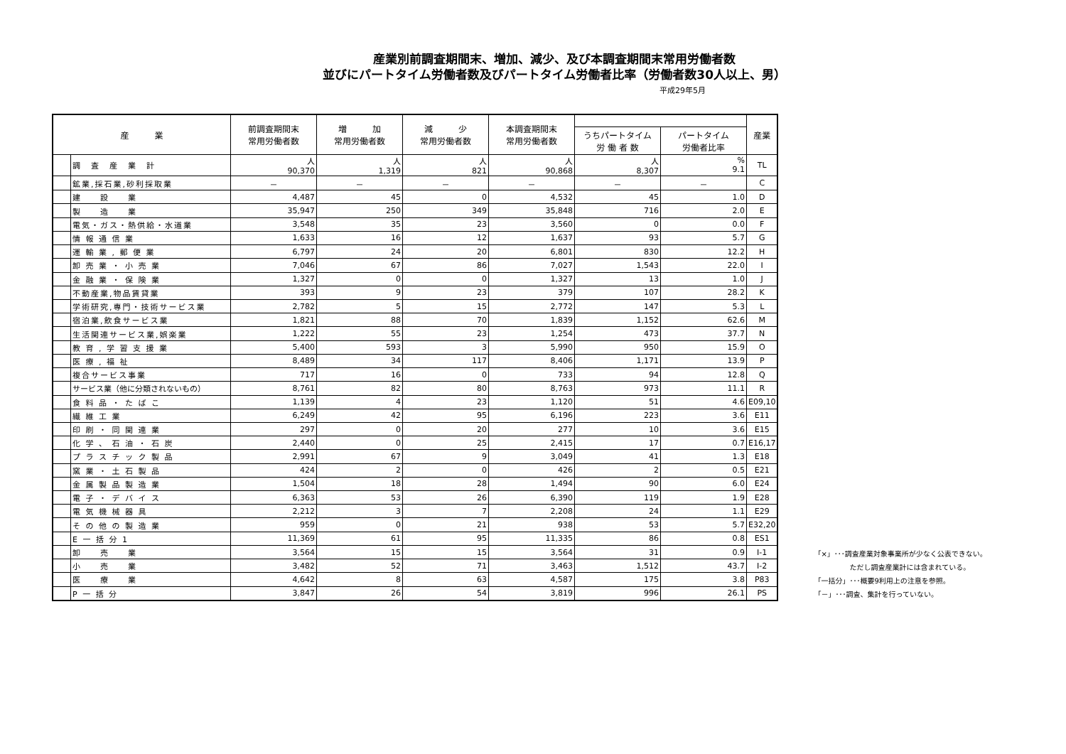産業別前調査期間末、増加、減少、及び本調査期間末常用労働者数
並びにパートタイム労働者数及びパートタイム労働者比率（労働者数30人以上、男）
平成29年5月
| 産 業 | | 前調査期間末 常用労働者数 | 増 加 常用労働者数 | 減 少 常用労働者数 | 本調査期間末 常用労働者数 | | | 産業 |
| --- | --- | --- | --- | --- | --- | --- | --- | --- |
| | | | | | | うちパートタイム 労 働 者 数 | パートタイム 労働者比率 | |
| | 調 査 産 業 計 | 人 90,370 | 人 1,319 | 人 821 | 人 90,868 | 人 8,307 | % 9.1 | TL |
| | 鉱業,採石業,砂利採取業 | － | － | － | － | － | － | C |
| | 建 設 業 | 4,487 | 45 | 0 | 4,532 | 45 | 1.0 | D |
| | 製 造 業 | 35,947 | 250 | 349 | 35,848 | 716 | 2.0 | E |
| | 電気・ガス・熱供給・水道業 | 3,548 | 35 | 23 | 3,560 | 0 | 0.0 | F |
| | 情 報 通 信 業 | 1,633 | 16 | 12 | 1,637 | 93 | 5.7 | G |
| | 運 輸 業 , 郵 便 業 | 6,797 | 24 | 20 | 6,801 | 830 | 12.2 | H |
| | 卸 売 業 ・ 小 売 業 | 7,046 | 67 | 86 | 7,027 | 1,543 | 22.0 | I |
| | 金 融 業 ・ 保 険 業 | 1,327 | 0 | 0 | 1,327 | 13 | 1.0 | J |
| | 不動産業,物品賃貸業 | 393 | 9 | 23 | 379 | 107 | 28.2 | K |
| | 学術研究,専門・技術サービス業 | 2,782 | 5 | 15 | 2,772 | 147 | 5.3 | L |
| | 宿泊業,飲食サービス業 | 1,821 | 88 | 70 | 1,839 | 1,152 | 62.6 | M |
| | 生活関連サービス業,娯楽業 | 1,222 | 55 | 23 | 1,254 | 473 | 37.7 | N |
| | 教 育 , 学 習 支 援 業 | 5,400 | 593 | 3 | 5,990 | 950 | 15.9 | O |
| | 医 療 , 福 祉 | 8,489 | 34 | 117 | 8,406 | 1,171 | 13.9 | P |
| | 複合サービス事業 | 717 | 16 | 0 | 733 | 94 | 12.8 | Q |
| | サービス業（他に分類されないもの） | 8,761 | 82 | 80 | 8,763 | 973 | 11.1 | R |
| | 食 料 品 ・ た ば こ | 1,139 | 4 | 23 | 1,120 | 51 | 4.6 | E09,10 |
| | 繊 維 工 業 | 6,249 | 42 | 95 | 6,196 | 223 | 3.6 | E11 |
| | 印 刷 ・ 同 関 連 業 | 297 | 0 | 20 | 277 | 10 | 3.6 | E15 |
| | 化 学 、 石 油 ・ 石 炭 | 2,440 | 0 | 25 | 2,415 | 17 | 0.7 | E16,17 |
| | プ ラ ス チ ッ ク 製 品 | 2,991 | 67 | 9 | 3,049 | 41 | 1.3 | E18 |
| | 窯 業 ・ 土 石 製 品 | 424 | 2 | 0 | 426 | 2 | 0.5 | E21 |
| | 金 属 製 品 製 造 業 | 1,504 | 18 | 28 | 1,494 | 90 | 6.0 | E24 |
| | 電 子 ・ デ バ イ ス | 6,363 | 53 | 26 | 6,390 | 119 | 1.9 | E28 |
| | 電 気 機 械 器 具 | 2,212 | 3 | 7 | 2,208 | 24 | 1.1 | E29 |
| | そ の 他 の 製 造 業 | 959 | 0 | 21 | 938 | 53 | 5.7 | E32,20 |
| | E 一 括 分 1 | 11,369 | 61 | 95 | 11,335 | 86 | 0.8 | ES1 |
| | 卸 売 業 | 3,564 | 15 | 15 | 3,564 | 31 | 0.9 | I-1 |
| | 小 売 業 | 3,482 | 52 | 71 | 3,463 | 1,512 | 43.7 | I-2 |
| | 医 療 業 | 4,642 | 8 | 63 | 4,587 | 175 | 3.8 | P83 |
| | P 一 括 分 | 3,847 | 26 | 54 | 3,819 | 996 | 26.1 | PS |
「×」･･･調査産業対象事業所が少なく公表できない。
　　　　　ただし調査産業計には含まれている。
「一括分」･･･概要9利用上の注意を参照。
「－」･･･調査、集計を行っていない。